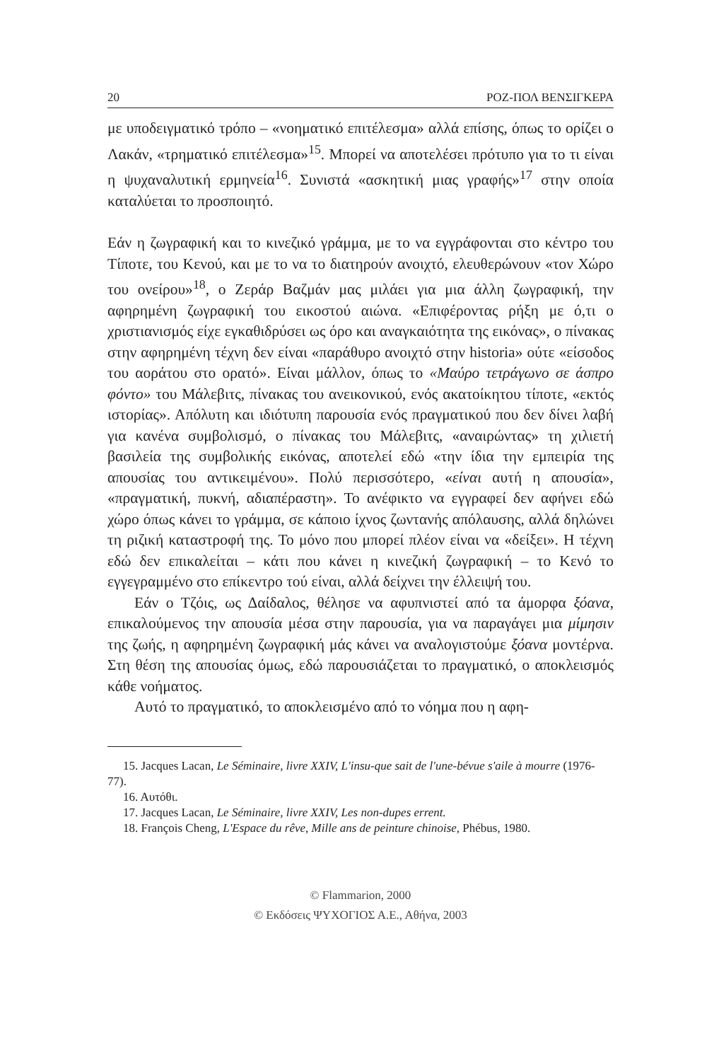20 ΡΟΖ-ΠΟΛ ΒΕΝΣΙΓΚΕΡΑ
με υποδειγματικό τρόπο – «νοηματικό επιτέλεσμα» αλλά επίσης, όπως το ορίζει ο Λακάν, «τρηματικό επιτέλεσμα»<sup>15</sup>. Μπορεί να αποτελέσει πρότυπο για το τι είναι η ψυχαναλυτική ερμηνεία<sup>16</sup>. Συνιστά «ασκητική μιας γραφής»<sup>17</sup> στην οποία καταλύεται το προσποιητό.
Εάν η ζωγραφική και το κινεζικό γράμμα, με το να εγγράφονται στο κέντρο του Τίποτε, του Κενού, και με το να το διατηρούν ανοιχτό, ελευθερώνουν «τον Χώρο του ονείρου»<sup>18</sup>, ο Ζεράρ Βαζμάν μας μιλάει για μια άλλη ζωγραφική, την αφηρημένη ζωγραφική του εικοστού αιώνα. «Επιφέροντας ρήξη με ό,τι ο χριστιανισμός είχε εγκαθιδρύσει ως όρο και αναγκαιότητα της εικόνας», ο πίνακας στην αφηρημένη τέχνη δεν είναι «παράθυρο ανοιχτό στην historia» ούτε «είσοδος του αοράτου στο ορατό». Είναι μάλλον, όπως το «Μαύρο τετράγωνο σε άσπρο φόντο» του Μάλεβιτς, πίνακας του ανεικονικού, ενός ακατοίκητου τίποτε, «εκτός ιστορίας». Απόλυτη και ιδιότυπη παρουσία ενός πραγματικού που δεν δίνει λαβή για κανένα συμβολισμό, ο πίνακας του Μάλεβιτς, «αναιρώντας» τη χιλιετή βασιλεία της συμβολικής εικόνας, αποτελεί εδώ «την ίδια την εμπειρία της απουσίας του αντικειμένου». Πολύ περισσότερο, «είναι αυτή η απουσία», «πραγματική, πυκνή, αδιαπέραστη». Το ανέφικτο να εγγραφεί δεν αφήνει εδώ χώρο όπως κάνει το γράμμα, σε κάποιο ίχνος ζωντανής απόλαυσης, αλλά δηλώνει τη ριζική καταστροφή της. Το μόνο που μπορεί πλέον είναι να «δείξει». Η τέχνη εδώ δεν επικαλείται – κάτι που κάνει η κινεζική ζωγραφική – το Κενό το εγγεγραμμένο στο επίκεντρο τού είναι, αλλά δείχνει την έλλειψή του.
Εάν ο Τζόις, ως Δαίδαλος, θέλησε να αφυπνιστεί από τα άμορφα ξόανα, επικαλούμενος την απουσία μέσα στην παρουσία, για να παραγάγει μια μίμησιν της ζωής, η αφηρημένη ζωγραφική μάς κάνει να αναλογιστούμε ξόανα μοντέρνα. Στη θέση της απουσίας όμως, εδώ παρουσιάζεται το πραγματικό, ο αποκλεισμός κάθε νοήματος.
Αυτό το πραγματικό, το αποκλεισμένο από το νόημα που η αφη-
15. Jacques Lacan, Le Séminaire, livre XXIV, L'insu-que sait de l'une-bévue s'aile à mourre (1976-77).
16. Αυτόθι.
17. Jacques Lacan, Le Séminaire, livre XXIV, Les non-dupes errent.
18. François Cheng, L'Espace du rêve, Mille ans de peinture chinoise, Phébus, 1980.
© Flammarion, 2000
© Εκδόσεις ΨΥΧΟΓΙΟΣ Α.Ε., Αθήνα, 2003